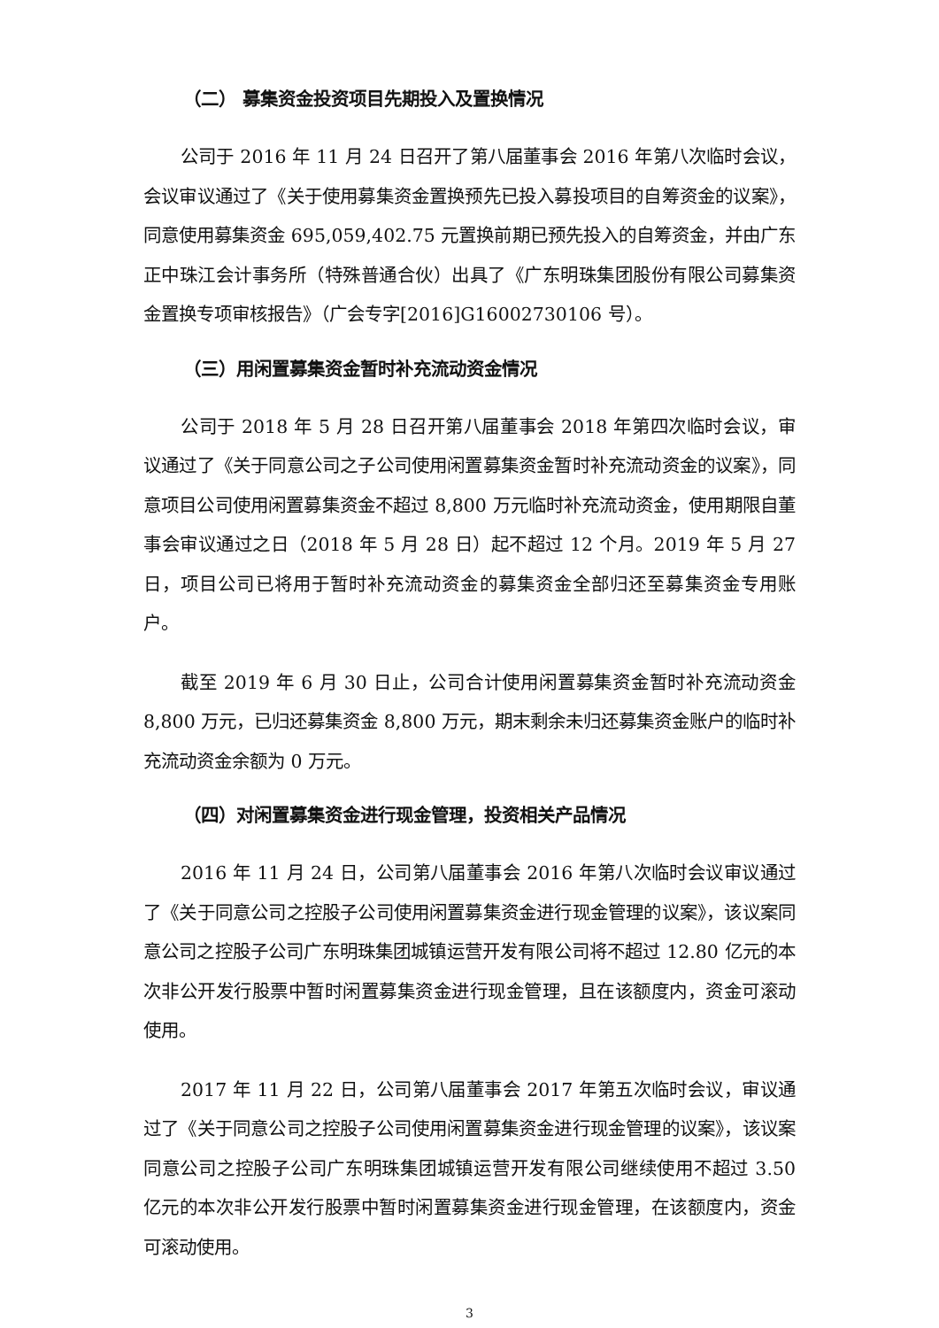（二） 募集资金投资项目先期投入及置换情况
公司于 2016 年 11 月 24 日召开了第八届董事会 2016 年第八次临时会议，会议审议通过了《关于使用募集资金置换预先已投入募投项目的自筹资金的议案》，同意使用募集资金 695,059,402.75 元置换前期已预先投入的自筹资金，并由广东正中珠江会计事务所（特殊普通合伙）出具了《广东明珠集团股份有限公司募集资金置换专项审核报告》（广会专字[2016]G16002730106 号）。
（三）用闲置募集资金暂时补充流动资金情况
公司于 2018 年 5 月 28 日召开第八届董事会 2018 年第四次临时会议，审议通过了《关于同意公司之子公司使用闲置募集资金暂时补充流动资金的议案》，同意项目公司使用闲置募集资金不超过 8,800 万元临时补充流动资金，使用期限自董事会审议通过之日（2018 年 5 月 28 日）起不超过 12 个月。2019 年 5 月 27 日，项目公司已将用于暂时补充流动资金的募集资金全部归还至募集资金专用账户。
截至 2019 年 6 月 30 日止，公司合计使用闲置募集资金暂时补充流动资金 8,800 万元，已归还募集资金 8,800 万元，期末剩余未归还募集资金账户的临时补充流动资金余额为 0 万元。
（四）对闲置募集资金进行现金管理，投资相关产品情况
2016 年 11 月 24 日，公司第八届董事会 2016 年第八次临时会议审议通过了《关于同意公司之控股子公司使用闲置募集资金进行现金管理的议案》，该议案同意公司之控股子公司广东明珠集团城镇运营开发有限公司将不超过 12.80 亿元的本次非公开发行股票中暂时闲置募集资金进行现金管理，且在该额度内，资金可滚动使用。
2017 年 11 月 22 日，公司第八届董事会 2017 年第五次临时会议，审议通过了《关于同意公司之控股子公司使用闲置募集资金进行现金管理的议案》，该议案同意公司之控股子公司广东明珠集团城镇运营开发有限公司继续使用不超过 3.50 亿元的本次非公开发行股票中暂时闲置募集资金进行现金管理，在该额度内，资金可滚动使用。
3